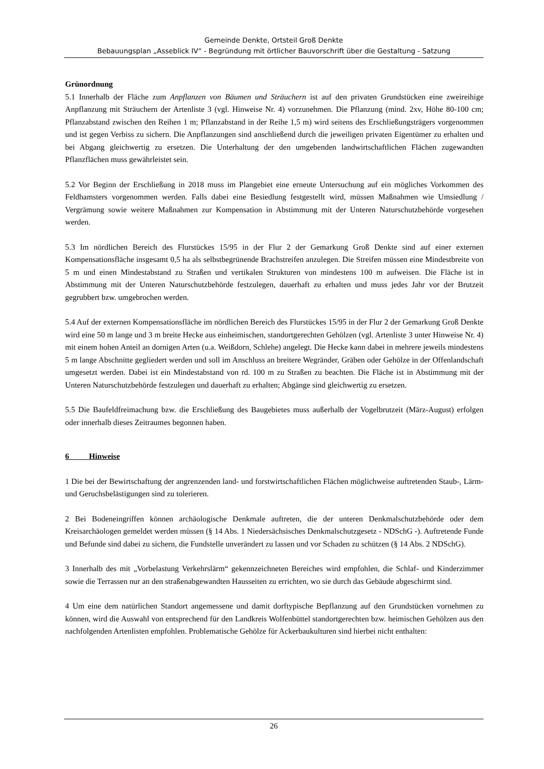Gemeinde Denkte, Ortsteil Groß Denkte
Bebauungsplan „Asseblick IV“ - Begründung mit örtlicher Bauvorschrift über die Gestaltung - Satzung
Grünordnung
5.1 Innerhalb der Fläche zum Anpflanzen von Bäumen und Sträuchern ist auf den privaten Grundstücken eine zweireihige Anpflanzung mit Sträuchern der Artenliste 3 (vgl. Hinweise Nr. 4) vorzunehmen. Die Pflanzung (mind. 2xv, Höhe 80-100 cm; Pflanzabstand zwischen den Reihen 1 m; Pflanzabstand in der Reihe 1,5 m) wird seitens des Erschließungsträgers vorgenommen und ist gegen Verbiss zu sichern. Die Anpflanzungen sind anschließend durch die jeweiligen privaten Eigentümer zu erhalten und bei Abgang gleichwertig zu ersetzen. Die Unterhaltung der den umgebenden landwirtschaftlichen Flächen zugewandten Pflanzflächen muss gewährleistet sein.
5.2 Vor Beginn der Erschließung in 2018 muss im Plangebiet eine erneute Untersuchung auf ein mögliches Vorkommen des Feldhamsters vorgenommen werden. Falls dabei eine Besiedlung festgestellt wird, müssen Maßnahmen wie Umsiedlung / Vergrämung sowie weitere Maßnahmen zur Kompensation in Abstimmung mit der Unteren Naturschutzbehörde vorgesehen werden.
5.3 Im nördlichen Bereich des Flurstückes 15/95 in der Flur 2 der Gemarkung Groß Denkte sind auf einer externen Kompensationsfläche insgesamt 0,5 ha als selbstbegrünende Brachstreifen anzulegen. Die Streifen müssen eine Mindestbreite von 5 m und einen Mindestabstand zu Straßen und vertikalen Strukturen von mindestens 100 m aufweisen. Die Fläche ist in Abstimmung mit der Unteren Naturschutzbehörde festzulegen, dauerhaft zu erhalten und muss jedes Jahr vor der Brutzeit gegrubbert bzw. umgebrochen werden.
5.4 Auf der externen Kompensationsfläche im nördlichen Bereich des Flurstückes 15/95 in der Flur 2 der Gemarkung Groß Denkte wird eine 50 m lange und 3 m breite Hecke aus einheimischen, standortgerechten Gehölzen (vgl. Artenliste 3 unter Hinweise Nr. 4) mit einem hohen Anteil an dornigen Arten (u.a. Weißdorn, Schlehe) angelegt. Die Hecke kann dabei in mehrere jeweils mindestens 5 m lange Abschnitte gegliedert werden und soll im Anschluss an breitere Wegränder, Gräben oder Gehölze in der Offenlandschaft umgesetzt werden. Dabei ist ein Mindestabstand von rd. 100 m zu Straßen zu beachten. Die Fläche ist in Abstimmung mit der Unteren Naturschutzbehörde festzulegen und dauerhaft zu erhalten; Abgänge sind gleichwertig zu ersetzen.
5.5 Die Baufeldfreimachung bzw. die Erschließung des Baugebietes muss außerhalb der Vogelbrutzeit (März-August) erfolgen oder innerhalb dieses Zeitraumes begonnen haben.
6 Hinweise
1 Die bei der Bewirtschaftung der angrenzenden land- und forstwirtschaftlichen Flächen möglichweise auftretenden Staub-, Lärm- und Geruchsbelästigungen sind zu tolerieren.
2 Bei Bodeneingriffen können archäologische Denkmale auftreten, die der unteren Denkmalschutzbehörde oder dem Kreisarchäologen gemeldet werden müssen (§ 14 Abs. 1 Niedersächsisches Denkmalschutzgesetz - NDSchG -). Auftretende Funde und Befunde sind dabei zu sichern, die Fundstelle unverändert zu lassen und vor Schaden zu schützen (§ 14 Abs. 2 NDSchG).
3 Innerhalb des mit „Vorbelastung Verkehrslärm“ gekennzeichneten Bereiches wird empfohlen, die Schlaf- und Kinderzimmer sowie die Terrassen nur an den straßenabgewandten Hausseiten zu errichten, wo sie durch das Gebäude abgeschirmt sind.
4 Um eine dem natürlichen Standort angemessene und damit dorftypische Bepflanzung auf den Grundstücken vornehmen zu können, wird die Auswahl von entsprechend für den Landkreis Wolfenbüttel standortgerechten bzw. heimischen Gehölzen aus den nachfolgenden Artenlisten empfohlen. Problematische Gehölze für Ackerbaukulturen sind hierbei nicht enthalten:
26